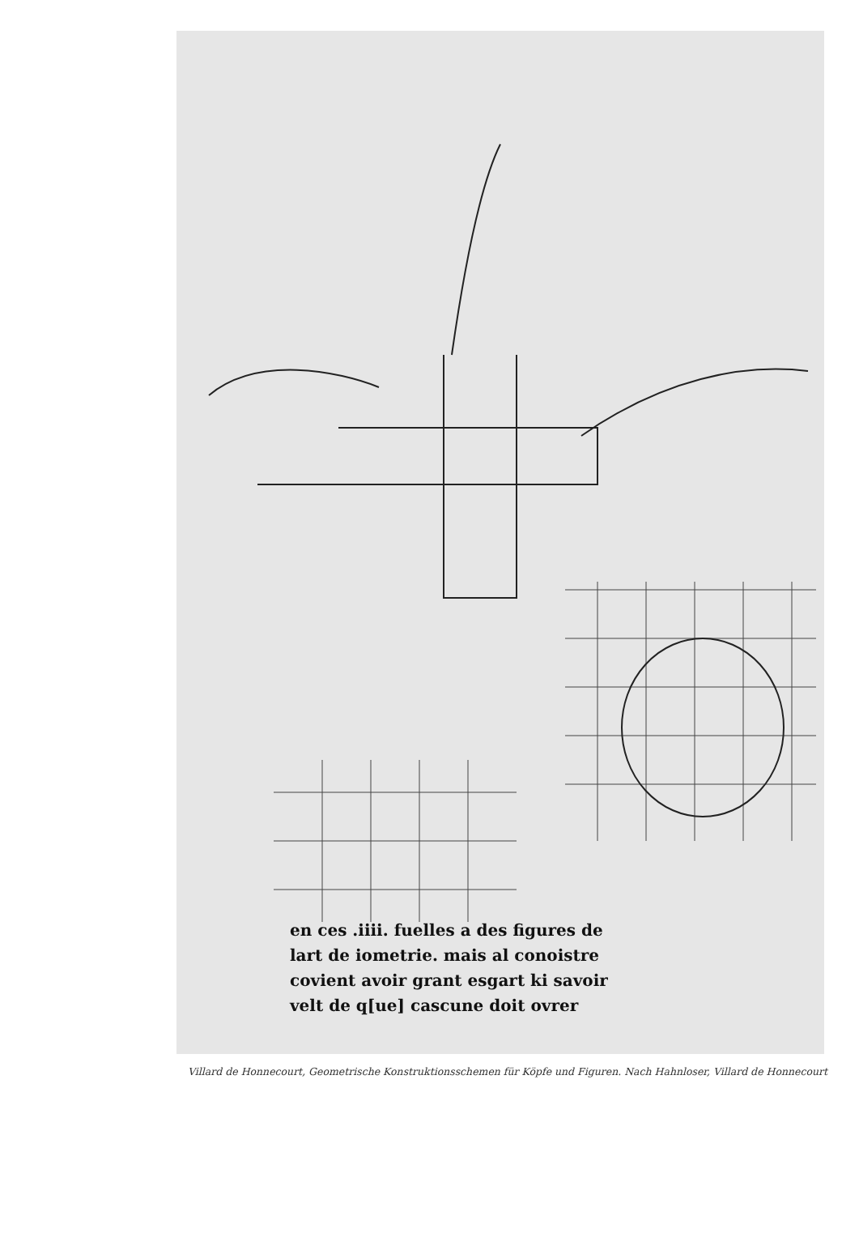en ces .iiii. fuelles a des figures de
lart de iometrie. mais al conoistre
covient avoir grant esgart ki savoir
velt de q[ue] cascune doit ovrer
Villard de Honnecourt, Geometrische Konstruktionsschemen für Köpfe und Figuren. Nach Hahnloser, Villard de Honnecourt